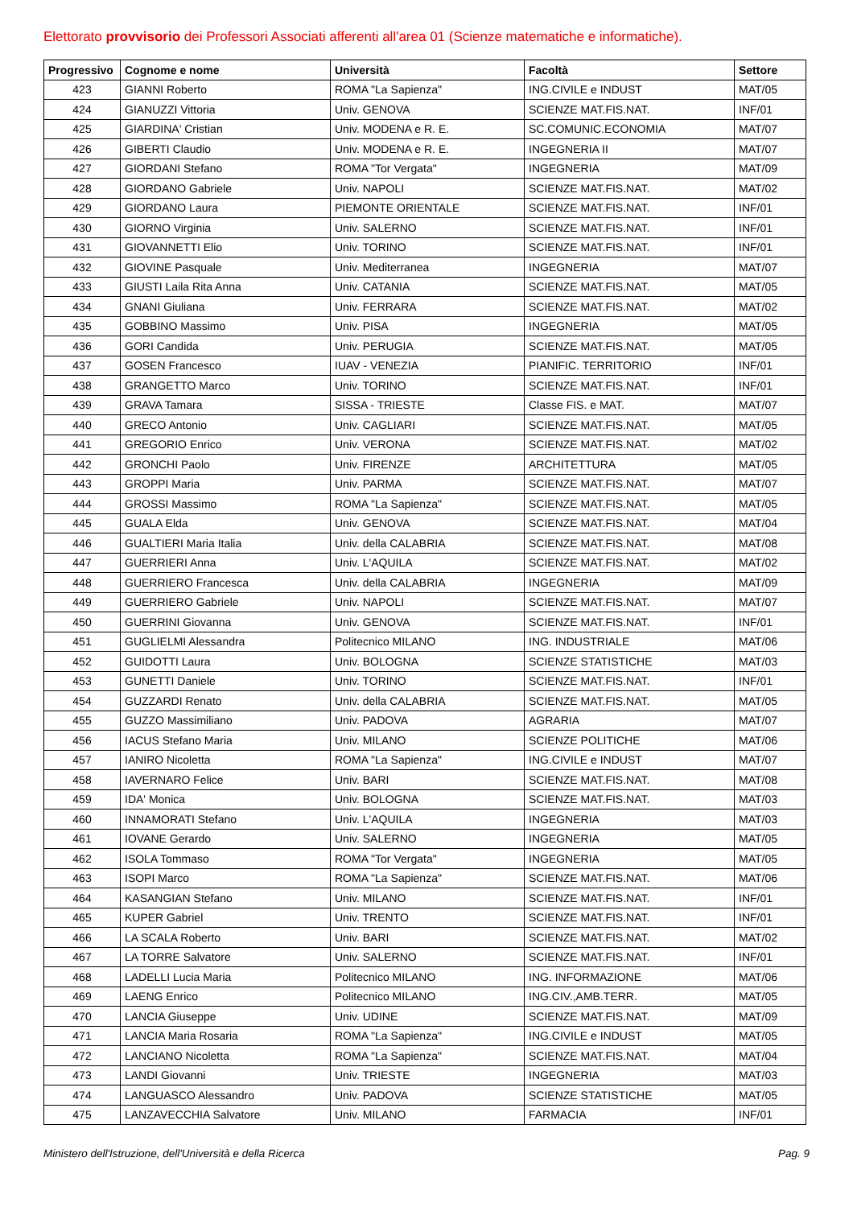Elettorato provvisorio dei Professori Associati afferenti all'area 01 (Scienze matematiche e informatiche).
| Progressivo | Cognome e nome | Università | Facoltà | Settore |
| --- | --- | --- | --- | --- |
| 423 | GIANNI Roberto | ROMA "La Sapienza" | ING.CIVILE e INDUST | MAT/05 |
| 424 | GIANUZZI Vittoria | Univ. GENOVA | SCIENZE MAT.FIS.NAT. | INF/01 |
| 425 | GIARDINA' Cristian | Univ. MODENA e R. E. | SC.COMUNIC.ECONOMIA | MAT/07 |
| 426 | GIBERTI Claudio | Univ. MODENA e R. E. | INGEGNERIA II | MAT/07 |
| 427 | GIORDANI Stefano | ROMA "Tor Vergata" | INGEGNERIA | MAT/09 |
| 428 | GIORDANO Gabriele | Univ. NAPOLI | SCIENZE MAT.FIS.NAT. | MAT/02 |
| 429 | GIORDANO Laura | PIEMONTE ORIENTALE | SCIENZE MAT.FIS.NAT. | INF/01 |
| 430 | GIORNO Virginia | Univ. SALERNO | SCIENZE MAT.FIS.NAT. | INF/01 |
| 431 | GIOVANNETTI Elio | Univ. TORINO | SCIENZE MAT.FIS.NAT. | INF/01 |
| 432 | GIOVINE Pasquale | Univ. Mediterranea | INGEGNERIA | MAT/07 |
| 433 | GIUSTI Laila Rita Anna | Univ. CATANIA | SCIENZE MAT.FIS.NAT. | MAT/05 |
| 434 | GNANI Giuliana | Univ. FERRARA | SCIENZE MAT.FIS.NAT. | MAT/02 |
| 435 | GOBBINO Massimo | Univ. PISA | INGEGNERIA | MAT/05 |
| 436 | GORI Candida | Univ. PERUGIA | SCIENZE MAT.FIS.NAT. | MAT/05 |
| 437 | GOSEN Francesco | IUAV - VENEZIA | PIANIFIC. TERRITORIO | INF/01 |
| 438 | GRANGETTO Marco | Univ. TORINO | SCIENZE MAT.FIS.NAT. | INF/01 |
| 439 | GRAVA Tamara | SISSA - TRIESTE | Classe FIS. e MAT. | MAT/07 |
| 440 | GRECO Antonio | Univ. CAGLIARI | SCIENZE MAT.FIS.NAT. | MAT/05 |
| 441 | GREGORIO Enrico | Univ. VERONA | SCIENZE MAT.FIS.NAT. | MAT/02 |
| 442 | GRONCHI Paolo | Univ. FIRENZE | ARCHITETTURA | MAT/05 |
| 443 | GROPPI Maria | Univ. PARMA | SCIENZE MAT.FIS.NAT. | MAT/07 |
| 444 | GROSSI Massimo | ROMA "La Sapienza" | SCIENZE MAT.FIS.NAT. | MAT/05 |
| 445 | GUALA Elda | Univ. GENOVA | SCIENZE MAT.FIS.NAT. | MAT/04 |
| 446 | GUALTIERI Maria Italia | Univ. della CALABRIA | SCIENZE MAT.FIS.NAT. | MAT/08 |
| 447 | GUERRIERI Anna | Univ. L'AQUILA | SCIENZE MAT.FIS.NAT. | MAT/02 |
| 448 | GUERRIERO Francesca | Univ. della CALABRIA | INGEGNERIA | MAT/09 |
| 449 | GUERRIERO Gabriele | Univ. NAPOLI | SCIENZE MAT.FIS.NAT. | MAT/07 |
| 450 | GUERRINI Giovanna | Univ. GENOVA | SCIENZE MAT.FIS.NAT. | INF/01 |
| 451 | GUGLIELMI Alessandra | Politecnico MILANO | ING. INDUSTRIALE | MAT/06 |
| 452 | GUIDOTTI Laura | Univ. BOLOGNA | SCIENZE STATISTICHE | MAT/03 |
| 453 | GUNETTI Daniele | Univ. TORINO | SCIENZE MAT.FIS.NAT. | INF/01 |
| 454 | GUZZARDI Renato | Univ. della CALABRIA | SCIENZE MAT.FIS.NAT. | MAT/05 |
| 455 | GUZZO Massimiliano | Univ. PADOVA | AGRARIA | MAT/07 |
| 456 | IACUS Stefano Maria | Univ. MILANO | SCIENZE POLITICHE | MAT/06 |
| 457 | IANIRO Nicoletta | ROMA "La Sapienza" | ING.CIVILE e INDUST | MAT/07 |
| 458 | IAVERNARO Felice | Univ. BARI | SCIENZE MAT.FIS.NAT. | MAT/08 |
| 459 | IDA' Monica | Univ. BOLOGNA | SCIENZE MAT.FIS.NAT. | MAT/03 |
| 460 | INNAMORATI Stefano | Univ. L'AQUILA | INGEGNERIA | MAT/03 |
| 461 | IOVANE Gerardo | Univ. SALERNO | INGEGNERIA | MAT/05 |
| 462 | ISOLA Tommaso | ROMA "Tor Vergata" | INGEGNERIA | MAT/05 |
| 463 | ISOPI Marco | ROMA "La Sapienza" | SCIENZE MAT.FIS.NAT. | MAT/06 |
| 464 | KASANGIAN Stefano | Univ. MILANO | SCIENZE MAT.FIS.NAT. | INF/01 |
| 465 | KUPER Gabriel | Univ. TRENTO | SCIENZE MAT.FIS.NAT. | INF/01 |
| 466 | LA SCALA Roberto | Univ. BARI | SCIENZE MAT.FIS.NAT. | MAT/02 |
| 467 | LA TORRE Salvatore | Univ. SALERNO | SCIENZE MAT.FIS.NAT. | INF/01 |
| 468 | LADELLI Lucia Maria | Politecnico MILANO | ING. INFORMAZIONE | MAT/06 |
| 469 | LAENG Enrico | Politecnico MILANO | ING.CIV.,AMB.TERR. | MAT/05 |
| 470 | LANCIA Giuseppe | Univ. UDINE | SCIENZE MAT.FIS.NAT. | MAT/09 |
| 471 | LANCIA Maria Rosaria | ROMA "La Sapienza" | ING.CIVILE e INDUST | MAT/05 |
| 472 | LANCIANO Nicoletta | ROMA "La Sapienza" | SCIENZE MAT.FIS.NAT. | MAT/04 |
| 473 | LANDI Giovanni | Univ. TRIESTE | INGEGNERIA | MAT/03 |
| 474 | LANGUASCO Alessandro | Univ. PADOVA | SCIENZE STATISTICHE | MAT/05 |
| 475 | LANZAVECCHIA Salvatore | Univ. MILANO | FARMACIA | INF/01 |
Ministero dell'Istruzione, dell'Università e della Ricerca Pag. 9